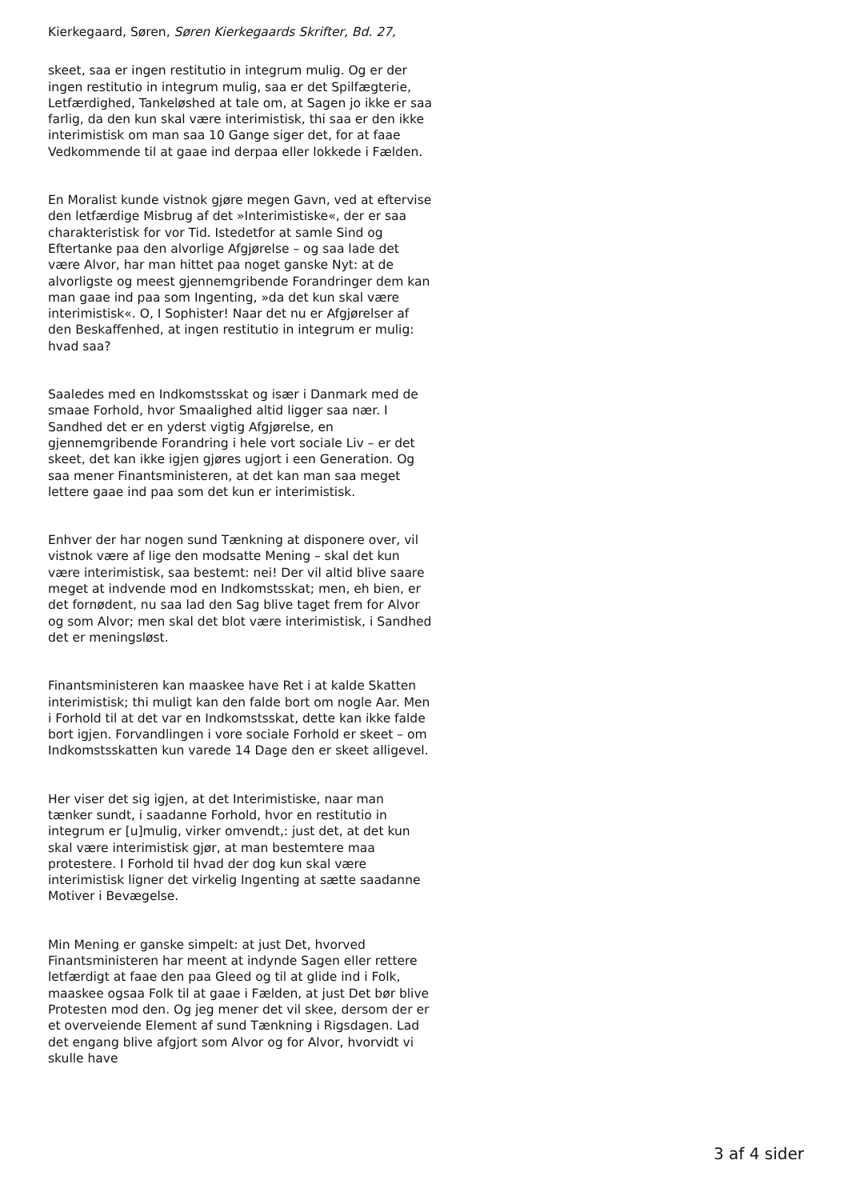Kierkegaard, Søren, Søren Kierkegaards Skrifter, Bd. 27,
skeet, saa er ingen restitutio in integrum mulig. Og er der ingen restitutio in integrum mulig, saa er det Spilfægterie, Letfærdighed, Tankeløshed at tale om, at Sagen jo ikke er saa farlig, da den kun skal være interimistisk, thi saa er den ikke interimistisk om man saa 10 Gange siger det, for at faae Vedkommende til at gaae ind derpaa eller lokkede i Fælden.
En Moralist kunde vistnok gjøre megen Gavn, ved at eftervise den letfærdige Misbrug af det »Interimistiske«, der er saa charakteristisk for vor Tid. Istedetfor at samle Sind og Eftertanke paa den alvorlige Afgjørelse – og saa lade det være Alvor, har man hittet paa noget ganske Nyt: at de alvorligste og meest gjennemgribende Forandringer dem kan man gaae ind paa som Ingenting, »da det kun skal være interimistisk«. O, I Sophister! Naar det nu er Afgjørelser af den Beskaffenhed, at ingen restitutio in integrum er mulig: hvad saa?
Saaledes med en Indkomstsskat og især i Danmark med de smaae Forhold, hvor Smaalighed altid ligger saa nær. I Sandhed det er en yderst vigtig Afgjørelse, en gjennemgribende Forandring i hele vort sociale Liv – er det skeet, det kan ikke igjen gjøres ugjort i een Generation. Og saa mener Finantsministeren, at det kan man saa meget lettere gaae ind paa som det kun er interimistisk.
Enhver der har nogen sund Tænkning at disponere over, vil vistnok være af lige den modsatte Mening – skal det kun være interimistisk, saa bestemt: nei! Der vil altid blive saare meget at indvende mod en Indkomstsskat; men, eh bien, er det fornødent, nu saa lad den Sag blive taget frem for Alvor og som Alvor; men skal det blot være interimistisk, i Sandhed det er meningsløst.
Finantsministeren kan maaskee have Ret i at kalde Skatten interimistisk; thi muligt kan den falde bort om nogle Aar. Men i Forhold til at det var en Indkomstsskat, dette kan ikke falde bort igjen. Forvandlingen i vore sociale Forhold er skeet – om Indkomstsskatten kun varede 14 Dage den er skeet alligevel.
Her viser det sig igjen, at det Interimistiske, naar man tænker sundt, i saadanne Forhold, hvor en restitutio in integrum er [u]mulig, virker omvendt,: just det, at det kun skal være interimistisk gjør, at man bestemtere maa protestere. I Forhold til hvad der dog kun skal være interimistisk ligner det virkelig Ingenting at sætte saadanne Motiver i Bevægelse.
Min Mening er ganske simpelt: at just Det, hvorved Finantsministeren har meent at indynde Sagen eller rettere letfærdigt at faae den paa Gleed og til at glide ind i Folk, maaskee ogsaa Folk til at gaae i Fælden, at just Det bør blive Protesten mod den. Og jeg mener det vil skee, dersom der er et overveiende Element af sund Tænkning i Rigsdagen. Lad det engang blive afgjort som Alvor og for Alvor, hvorvidt vi skulle have
3 af 4 sider